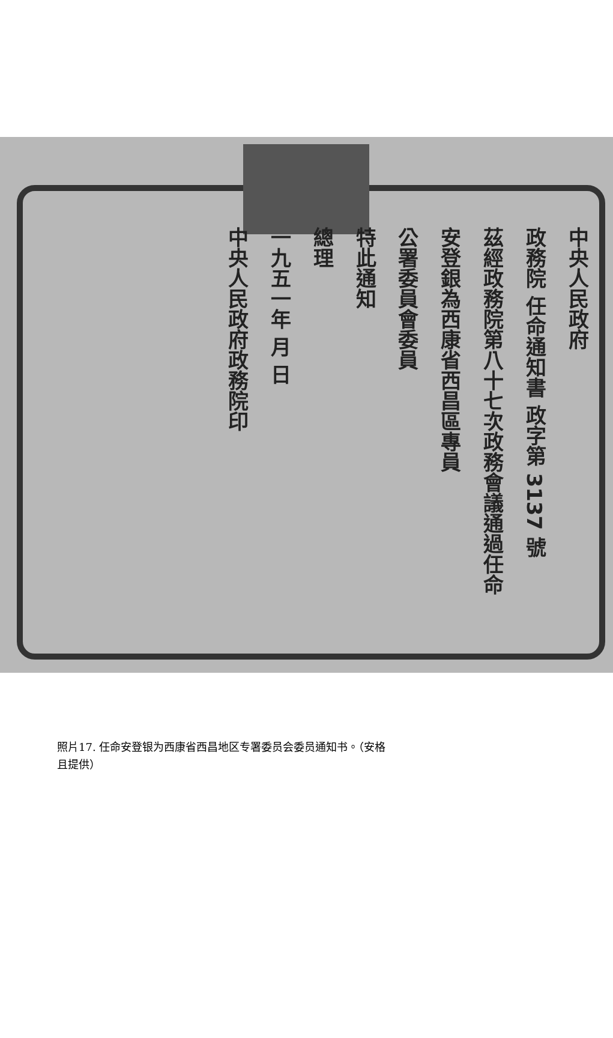中央人民政府
政務院 任命通知書 政字第 3137 號
茲經政務院第八十七次政務會議通過任命
安登銀為西康省西昌區專員
公署委員會委員
特此通知
總理
一九五一年 月 日
中央人民政府政務院印
照片17. 任命安登银为西康省西昌地区专署委员会委员通知书。（安格且提供）